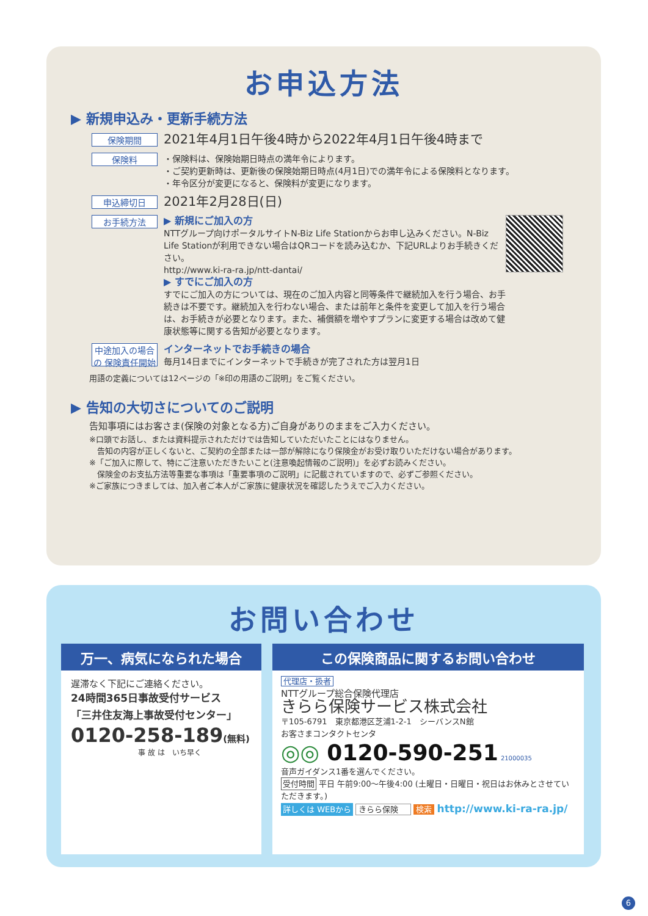お申込方法
▶ 新規申込み・更新手続方法
保険期間
2021年4月1日午後4時から2022年4月1日午後4時まで
保険料
・保険料は、保険始期日時点の満年令によります。
・ご契約更新時は、更新後の保険始期日時点(4月1日)での満年令による保険料となります。
・年令区分が変更になると、保険料が変更になります。
申込締切日
2021年2月28日(日)
お手続方法
▶ 新規にご加入の方
NTTグループ向けポータルサイトN-Biz Life Stationからお申し込みください。N-Biz Life Stationが利用できない場合はQRコードを読み込むか、下記URLよりお手続きください。
http://www.ki-ra-ra.jp/ntt-dantai/
▶ すでにご加入の方
すでにご加入の方については、現在のご加入内容と同等条件で継続加入を行う場合、お手続きは不要です。継続加入を行わない場合、または前年と条件を変更して加入を行う場合は、お手続きが必要となります。また、補償額を増やすプランに変更する場合は改めて健康状態等に関する告知が必要となります。
中途加入の場合の 保険責任開始
インターネットでお手続きの場合
毎月14日までにインターネットで手続きが完了された方は翌月1日
用語の定義については12ページの「※印の用語のご説明」をご覧ください。
▶ 告知の大切さについてのご説明
告知事項にはお客さま(保険の対象となる方)ご自身がありのままをご入力ください。
※口頭でお話し、または資料提示されただけでは告知していただいたことにはなりません。
　告知の内容が正しくないと、ご契約の全部または一部が解除になり保険金がお受け取りいただけない場合があります。
※「ご加入に際して、特にご注意いただきたいこと(注意喚起情報のご説明)」を必ずお読みください。
　保険金のお支払方法等重要な事項は「重要事項のご説明」に記載されていますので、必ずご参照ください。
※ご家族につきましては、加入者ご本人がご家族に健康状況を確認したうえでご入力ください。
お問い合わせ
万一、病気になられた場合
遅滞なく下記にご連絡ください。
24時間365日事故受付サービス
「三井住友海上事故受付センター」
0120-258-189(無料)
事 故 は　いち早く
この保険商品に関するお問い合わせ
代理店・扱者
NTTグループ総合保険代理店
きらら保険サービス株式会社
〒105-6791　東京都港区芝浦1-2-1　シーバンスN館
お客さまコンタクトセンタ
◎◎ 0120-590-251 21000035
音声ガイダンス1番を選んでください。
受付時間 平日 午前9:00〜午後4:00 (土曜日・日曜日・祝日はお休みとさせていただきます。)
詳しくは WEBから きらら保険 検索 http://www.ki-ra-ra.jp/
6